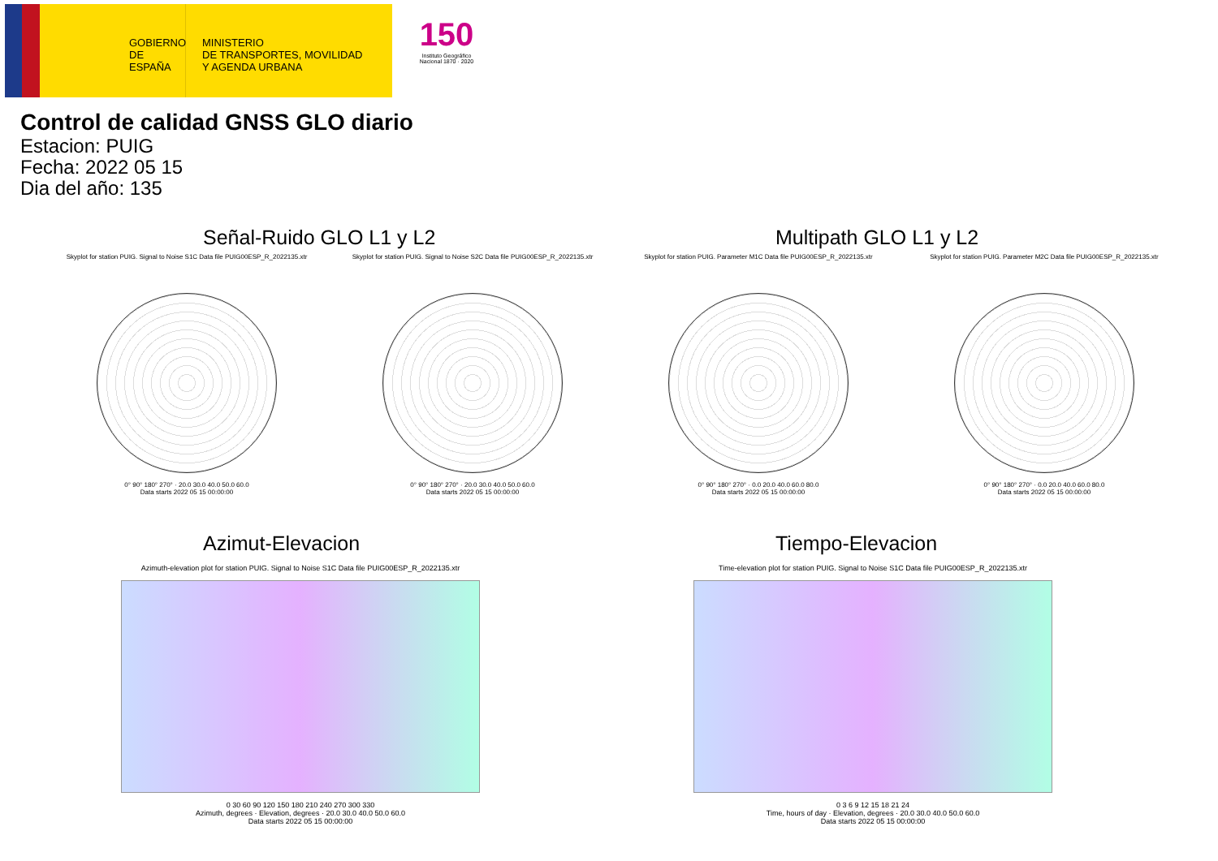GOBIERNO
DE ESPAÑA
MINISTERIO
DE TRANSPORTES, MOVILIDAD
Y AGENDA URBANA
150
Instituto Geográfico Nacional 1870 · 2020
Control de calidad GNSS GLO diario
Estacion: PUIG
Fecha: 2022 05 15
Dia del año: 135
Señal-Ruido GLO L1 y L2 Multipath GLO L1 y L2
Skyplot for station PUIG. Signal to Noise S1C Data file PUIG00ESP_R_2022135.xtr
0° 90° 180° 270° · 20.0 30.0 40.0 50.0 60.0
Data starts 2022 05 15 00:00:00
Skyplot for station PUIG. Signal to Noise S2C Data file PUIG00ESP_R_2022135.xtr
0° 90° 180° 270° · 20.0 30.0 40.0 50.0 60.0
Data starts 2022 05 15 00:00:00
Skyplot for station PUIG. Parameter M1C Data file PUIG00ESP_R_2022135.xtr
0° 90° 180° 270° · 0.0 20.0 40.0 60.0 80.0
Data starts 2022 05 15 00:00:00
Skyplot for station PUIG. Parameter M2C Data file PUIG00ESP_R_2022135.xtr
0° 90° 180° 270° · 0.0 20.0 40.0 60.0 80.0
Data starts 2022 05 15 00:00:00
Azimut-Elevacion Tiempo-Elevacion
Azimuth-elevation plot for station PUIG. Signal to Noise S1C Data file PUIG00ESP_R_2022135.xtr
0 30 60 90 120 150 180 210 240 270 300 330
Azimuth, degrees · Elevation, degrees · 20.0 30.0 40.0 50.0 60.0
Data starts 2022 05 15 00:00:00
Time-elevation plot for station PUIG. Signal to Noise S1C Data file PUIG00ESP_R_2022135.xtr
0 3 6 9 12 15 18 21 24
Time, hours of day · Elevation, degrees · 20.0 30.0 40.0 50.0 60.0
Data starts 2022 05 15 00:00:00